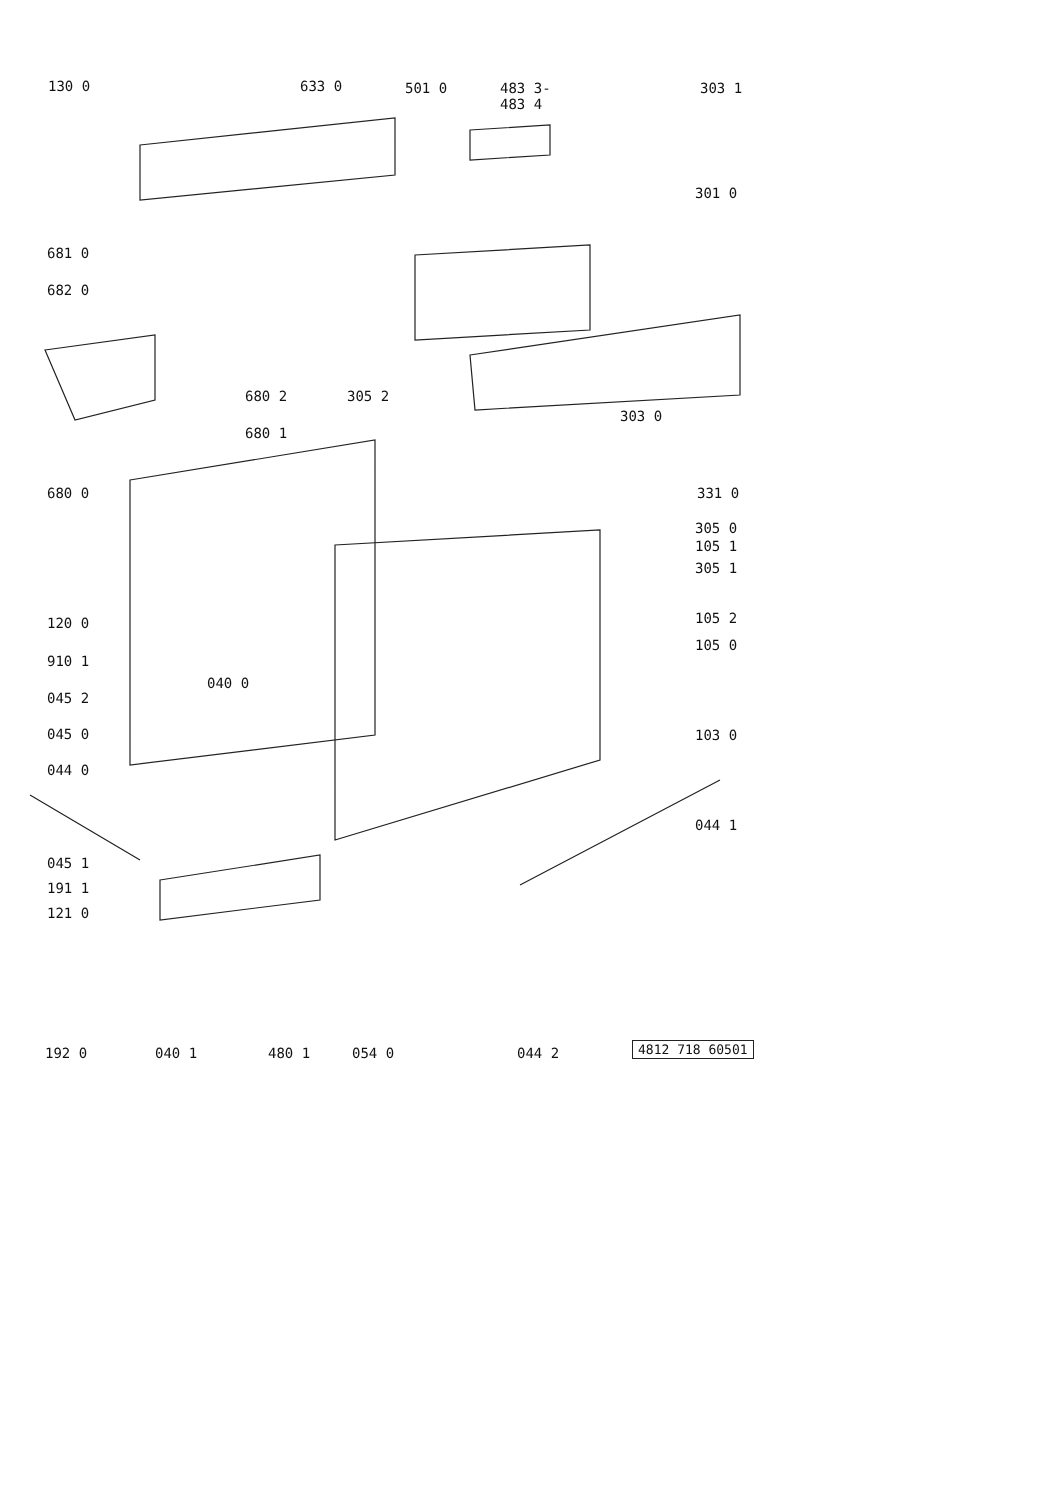130 0 633 0 501 0 483 3-
483 4
303 1
301 0
681 0
682 0
680 2 305 2
303 0
680 1
680 0 331 0
305 0
105 1
305 1
120 0 105 2
105 0
910 1
040 0
045 2
045 0 103 0
044 0
044 1
045 1
191 1
121 0
192 0 040 1 480 1 054 0 044 2 4812 718 60501